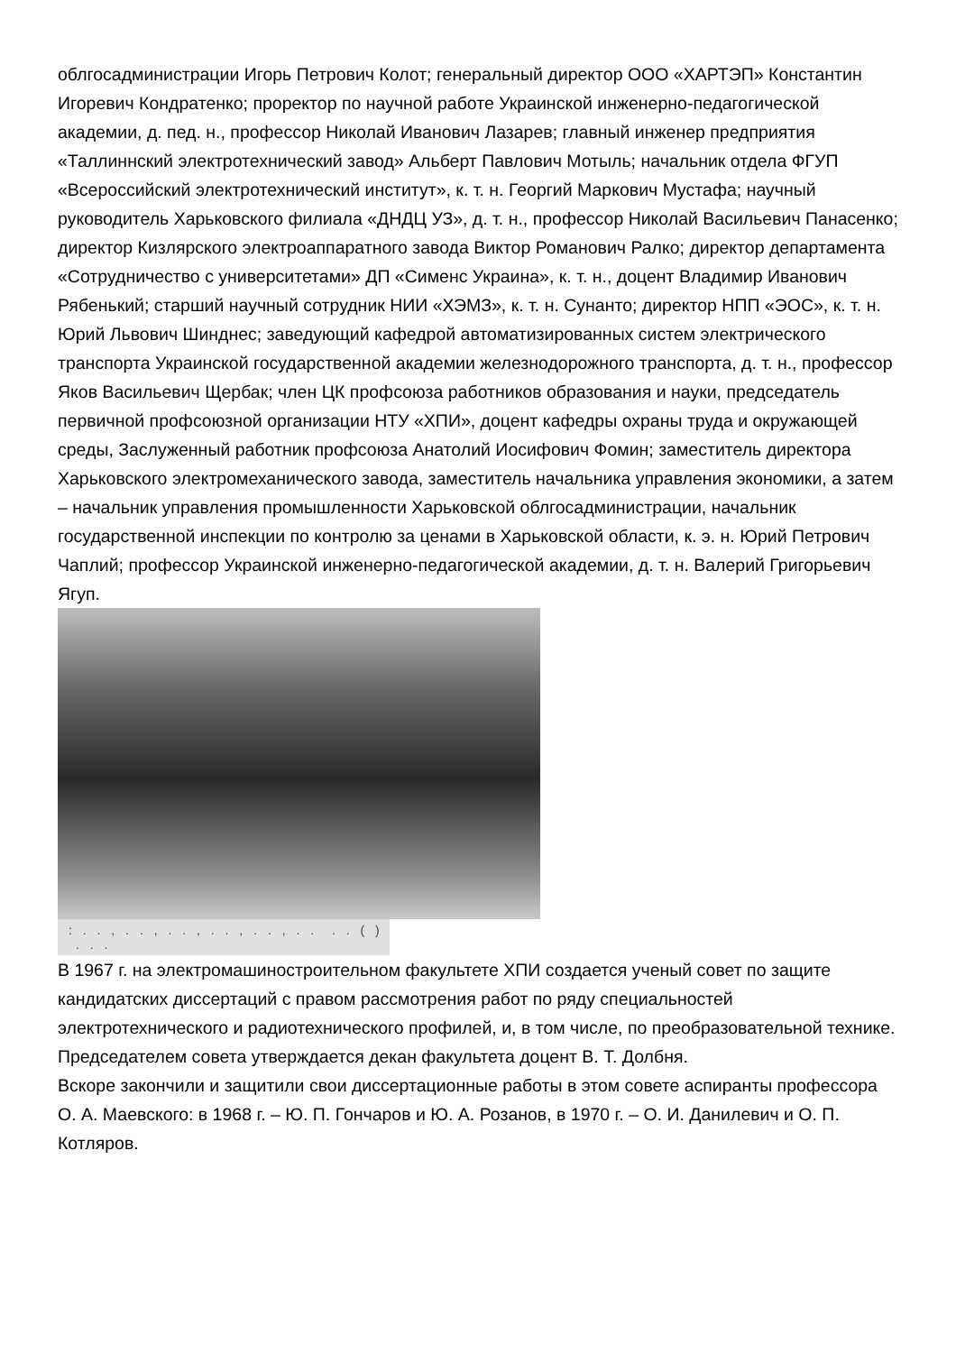облгосадминистрации Игорь Петрович Колот; генеральный директор ООО «ХАРТЭП» Константин Игоревич Кондратенко; проректор по научной работе Украинской инженерно-педагогической академии, д. пед. н., профессор Николай Иванович Лазарев; главный инженер предприятия «Таллиннский электротехнический завод» Альберт Павлович Мотыль; начальник отдела ФГУП «Всероссийский электротехнический институт», к. т. н. Георгий Маркович Мустафа; научный руководитель Харьковского филиала «ДНДЦ УЗ», д. т. н., профессор Николай Васильевич Панасенко; директор Кизлярского электроаппаратного завода Виктор Романович Ралко; директор департамента «Сотрудничество с университетами» ДП «Сименс Украина», к. т. н., доцент Владимир Иванович Рябенький; старший научный сотрудник НИИ «ХЭМЗ», к. т. н. Сунанто; директор НПП «ЭОС», к. т. н. Юрий Львович Шинднес; заведующий кафедрой автоматизированных систем электрического транспорта Украинской государственной академии железнодорожного транспорта, д. т. н., профессор Яков Васильевич Щербак; член ЦК профсоюза работников образования и науки, председатель первичной профсоюзной организации НТУ «ХПИ», доцент кафедры охраны труда и окружающей среды, Заслуженный работник профсоюза Анатолий Иосифович Фомин; заместитель директора Харьковского электромеханического завода, заместитель начальника управления экономики, а затем – начальник управления промышленности Харьковской облгосадминистрации, начальник государственной инспекции по контролю за ценами в Харьковской области, к. э. н. Юрий Петрович Чаплий; профессор Украинской инженерно-педагогической академии, д. т. н. Валерий Григорьевич Ягуп.
: . . , . . , . . , . . , . . , . . . . ( ) . . .
В 1967 г. на электромашиностроительном факультете ХПИ создается ученый совет по защите кандидатских диссертаций с правом рассмотрения работ по ряду специальностей электротехнического и радиотехнического профилей, и, в том числе, по преобразовательной технике. Председателем совета утверждается декан факультета доцент В. Т. Долбня.
Вскоре закончили и защитили свои диссертационные работы в этом совете аспиранты профессора О. А. Маевского: в 1968 г. – Ю. П. Гончаров и Ю. А. Розанов, в 1970 г. – О. И. Данилевич и О. П. Котляров.